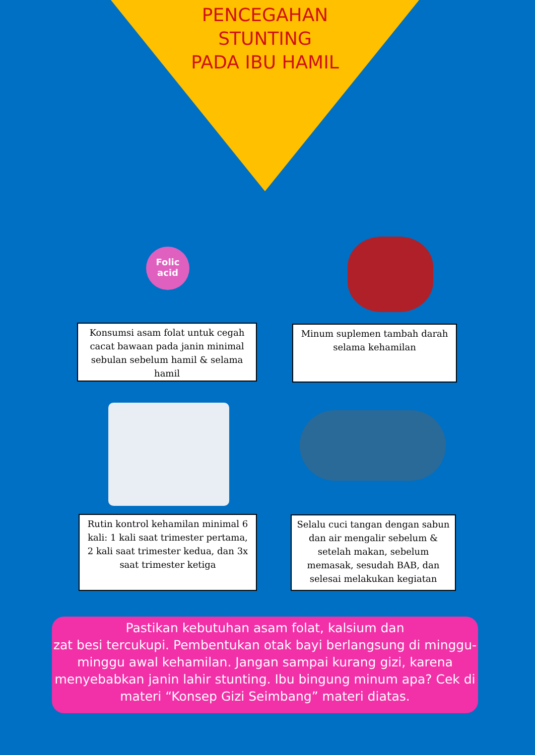PENCEGAHAN
STUNTING
PADA IBU HAMIL
Folic acid
Konsumsi asam folat untuk cegah cacat bawaan pada janin minimal sebulan sebelum hamil & selama hamil
Minum suplemen tambah darah selama kehamilan
Rutin kontrol kehamilan minimal 6 kali: 1 kali saat trimester pertama, 2 kali saat trimester kedua, dan 3x saat trimester ketiga
Selalu cuci tangan dengan sabun dan air mengalir sebelum & setelah makan, sebelum memasak, sesudah BAB, dan selesai melakukan kegiatan
Pastikan kebutuhan asam folat, kalsium dan
zat besi tercukupi. Pembentukan otak bayi berlangsung di minggu-minggu awal kehamilan. Jangan sampai kurang gizi, karena menyebabkan janin lahir stunting. Ibu bingung minum apa? Cek di materi “Konsep Gizi Seimbang” materi diatas.